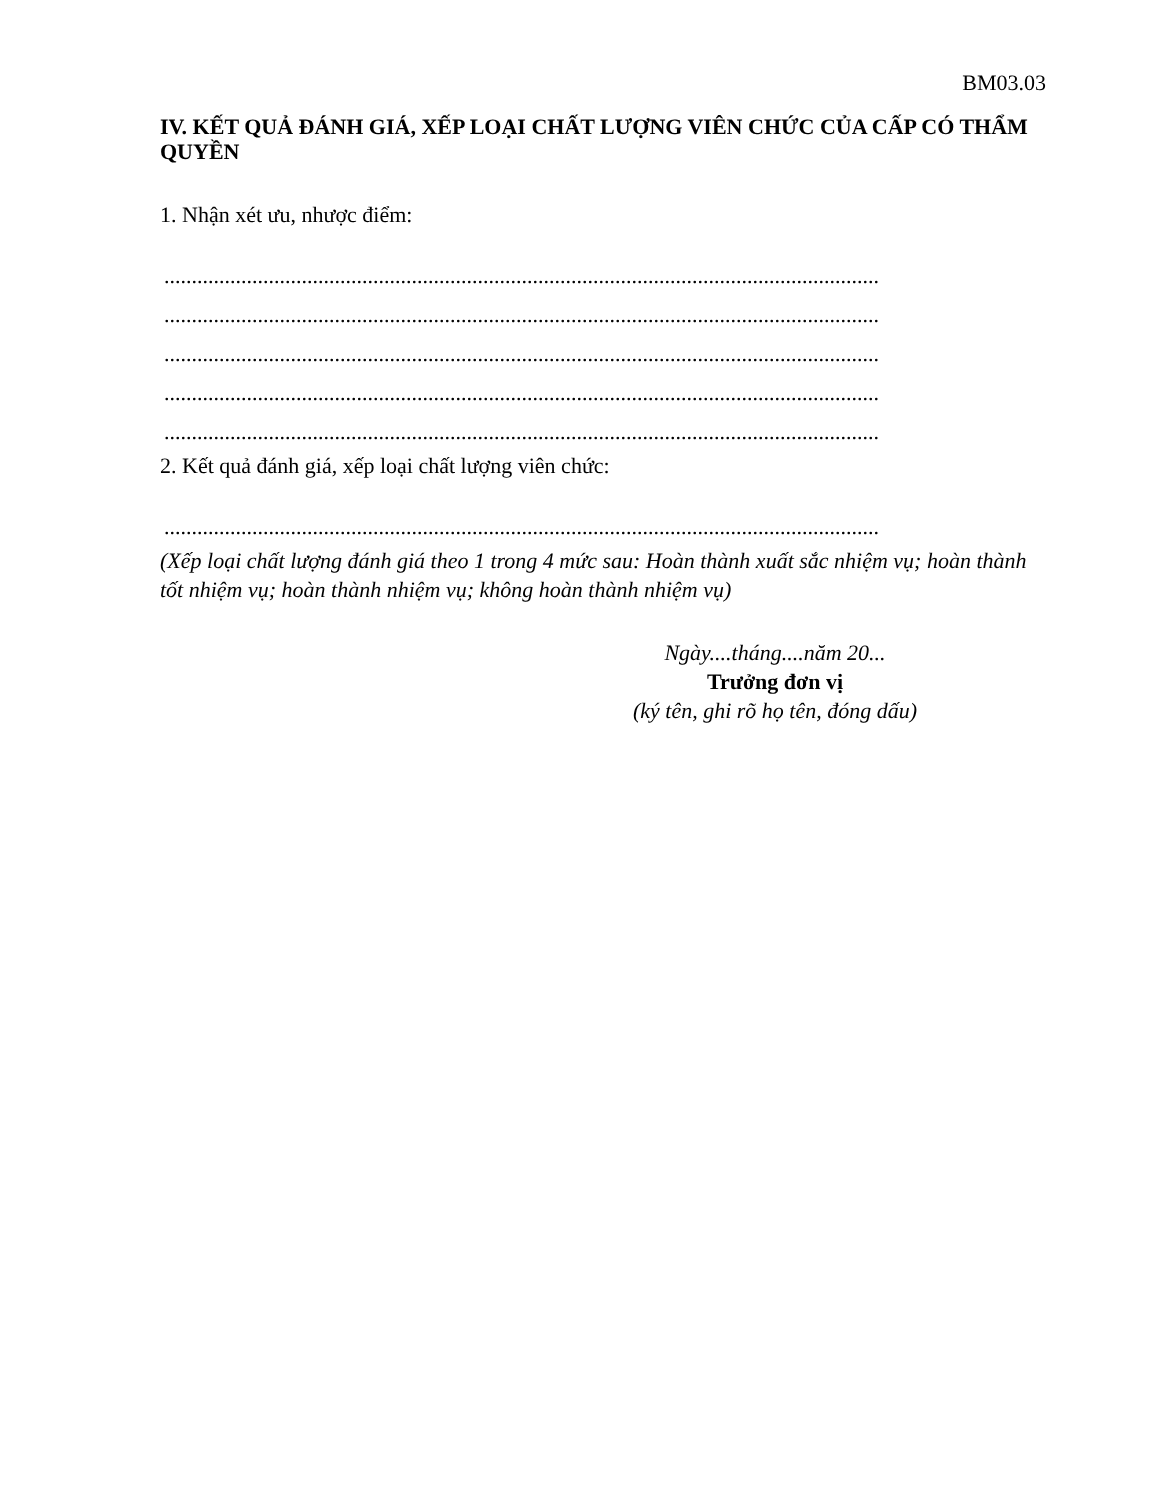BM03.03
IV. KẾT QUẢ ĐÁNH GIÁ, XẾP LOẠI CHẤT LƯỢNG VIÊN CHỨC CỦA CẤP CÓ THẨM QUYỀN
1. Nhận xét ưu, nhược điểm:
..................................................................................................................................
..................................................................................................................................
..................................................................................................................................
..................................................................................................................................
..................................................................................................................................
2. Kết quả đánh giá, xếp loại chất lượng viên chức:
..................................................................................................................................
(Xếp loại chất lượng đánh giá theo 1 trong 4 mức sau: Hoàn thành xuất sắc nhiệm vụ; hoàn thành tốt nhiệm vụ; hoàn thành nhiệm vụ; không hoàn thành nhiệm vụ)
Ngày....tháng....năm 20...
Trưởng đơn vị
(ký tên, ghi rõ họ tên, đóng dấu)